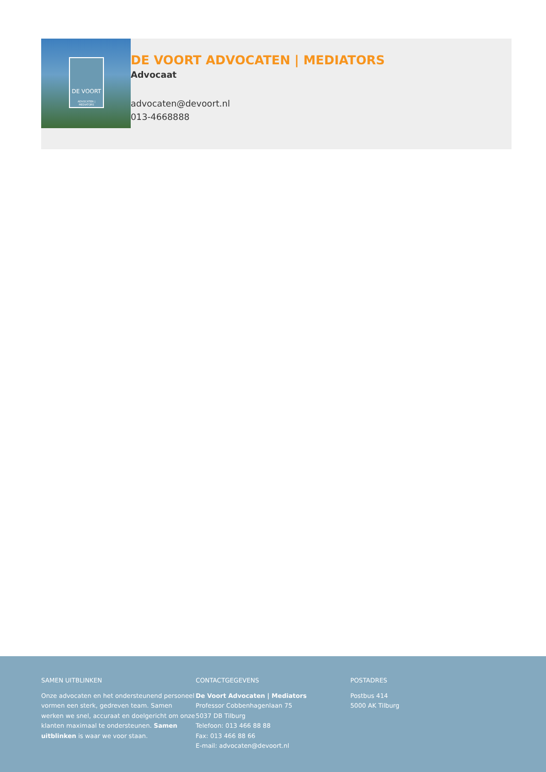DE VOORT
ADVOCATEN | MEDIATORS
DE VOORT ADVOCATEN | MEDIATORS
Advocaat
advocaten@devoort.nl
013-4668888
SAMEN UITBLINKEN
Onze advocaten en het ondersteunend personeel vormen een sterk, gedreven team. Samen werken we snel, accuraat en doelgericht om onze klanten maximaal te ondersteunen. Samen uitblinken is waar we voor staan.
CONTACTGEGEVENS
De Voort Advocaten | Mediators
Professor Cobbenhagenlaan 75
5037 DB Tilburg
Telefoon: 013 466 88 88
Fax: 013 466 88 66
E-mail: advocaten@devoort.nl
POSTADRES
Postbus 414
5000 AK Tilburg